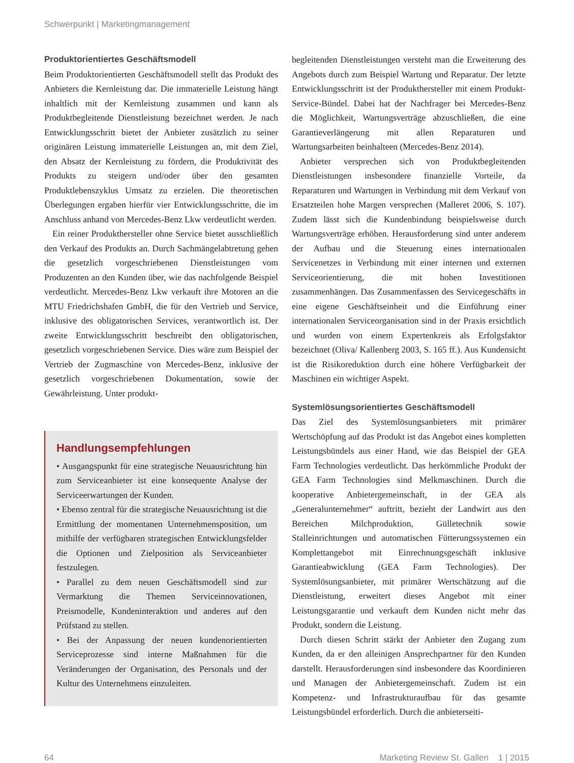Schwerpunkt | Marketingmanagement
Produktorientiertes Geschäftsmodell
Beim Produktorientierten Geschäftsmodell stellt das Produkt des Anbieters die Kernleistung dar. Die immaterielle Leistung hängt inhaltlich mit der Kernleistung zusammen und kann als Produktbegleitende Dienstleistung bezeichnet werden. Je nach Entwicklungsschritt bietet der Anbieter zusätzlich zu seiner originären Leistung immaterielle Leistungen an, mit dem Ziel, den Absatz der Kernleistung zu fördern, die Produktivität des Produkts zu steigern und/oder über den gesamten Produktlebenszyklus Umsatz zu erzielen. Die theoretischen Überlegungen ergaben hierfür vier Entwicklungsschritte, die im Anschluss anhand von Mercedes-Benz Lkw verdeutlicht werden.
Ein reiner Produkthersteller ohne Service bietet ausschließlich den Verkauf des Produkts an. Durch Sachmängelabtretung gehen die gesetzlich vorgeschriebenen Dienstleistungen vom Produzenten an den Kunden über, wie das nachfolgende Beispiel verdeutlicht. Mercedes-Benz Lkw verkauft ihre Motoren an die MTU Friedrichshafen GmbH, die für den Vertrieb und Service, inklusive des obligatorischen Services, verantwortlich ist. Der zweite Entwicklungsschritt beschreibt den obligatorischen, gesetzlich vorgeschriebenen Service. Dies wäre zum Beispiel der Vertrieb der Zugmaschine von Mercedes-Benz, inklusive der gesetzlich vorgeschriebenen Dokumentation, sowie der Gewährleistung. Unter produkt-
Handlungsempfehlungen
• Ausgangspunkt für eine strategische Neuausrichtung hin zum Serviceanbieter ist eine konsequente Analyse der Serviceerwartungen der Kunden.
• Ebenso zentral für die strategische Neuausrichtung ist die Ermittlung der momentanen Unternehmensposition, um mithilfe der verfügbaren strategischen Entwicklungsfelder die Optionen und Zielposition als Serviceanbieter festzulegen.
• Parallel zu dem neuen Geschäftsmodell sind zur Vermarktung die Themen Serviceinnovationen, Preismodelle, Kundeninteraktion und anderes auf den Prüfstand zu stellen.
• Bei der Anpassung der neuen kundenorientierten Serviceprozesse sind interne Maßnahmen für die Veränderungen der Organisation, des Personals und der Kultur des Unternehmens einzuleiten.
begleitenden Dienstleistungen versteht man die Erweiterung des Angebots durch zum Beispiel Wartung und Reparatur. Der letzte Entwicklungsschritt ist der Produkthersteller mit einem Produkt-Service-Bündel. Dabei hat der Nachfrager bei Mercedes-Benz die Möglichkeit, Wartungsverträge abzuschließen, die eine Garantieverlängerung mit allen Reparaturen und Wartungsarbeiten beinhalteen (Mercedes-Benz 2014).
Anbieter versprechen sich von Produktbegleitenden Dienstleistungen insbesondere finanzielle Vorteile, da Reparaturen und Wartungen in Verbindung mit dem Verkauf von Ersatzteilen hohe Margen versprechen (Malleret 2006, S. 107). Zudem lässt sich die Kundenbindung beispielsweise durch Wartungsverträge erhöhen. Herausforderung sind unter anderem der Aufbau und die Steuerung eines internationalen Servicenetzes in Verbindung mit einer internen und externen Serviceorientierung, die mit hohen Investitionen zusammenhängen. Das Zusammenfassen des Servicegeschäfts in eine eigene Geschäftseinheit und die Einführung einer internationalen Serviceorganisation sind in der Praxis ersichtlich und wurden von einem Expertenkreis als Erfolgsfaktor bezeichnet (Oliva/ Kallenberg 2003, S. 165 ff.). Aus Kundensicht ist die Risikoreduktion durch eine höhere Verfügbarkeit der Maschinen ein wichtiger Aspekt.
Systemlösungsorientiertes Geschäftsmodell
Das Ziel des Systemlösungsanbieters mit primärer Wertschöpfung auf das Produkt ist das Angebot eines kompletten Leistungsbündels aus einer Hand, wie das Beispiel der GEA Farm Technologies verdeutlicht. Das herkömmliche Produkt der GEA Farm Technologies sind Melkmaschinen. Durch die kooperative Anbietergemeinschaft, in der GEA als „Generalunternehmer“ auftritt, bezieht der Landwirt aus den Bereichen Milchproduktion, Gülletechnik sowie Stalleinrichtungen und automatischen Fütterungssystemen ein Komplettangebot mit Einrechnungsgeschäft inklusive Garantieabwicklung (GEA Farm Technologies). Der Systemlösungsanbieter, mit primärer Wertschätzung auf die Dienstleistung, erweitert dieses Angebot mit einer Leistungsgarantie und verkauft dem Kunden nicht mehr das Produkt, sondern die Leistung.
Durch diesen Schritt stärkt der Anbieter den Zugang zum Kunden, da er den alleinigen Ansprechpartner für den Kunden darstellt. Herausforderungen sind insbesondere das Koordinieren und Managen der Anbietergemeinschaft. Zudem ist ein Kompetenz- und Infrastrukturaufbau für das gesamte Leistungsbündel erforderlich. Durch die anbieterseiti-
64 Marketing Review St. Gallen 1 | 2015